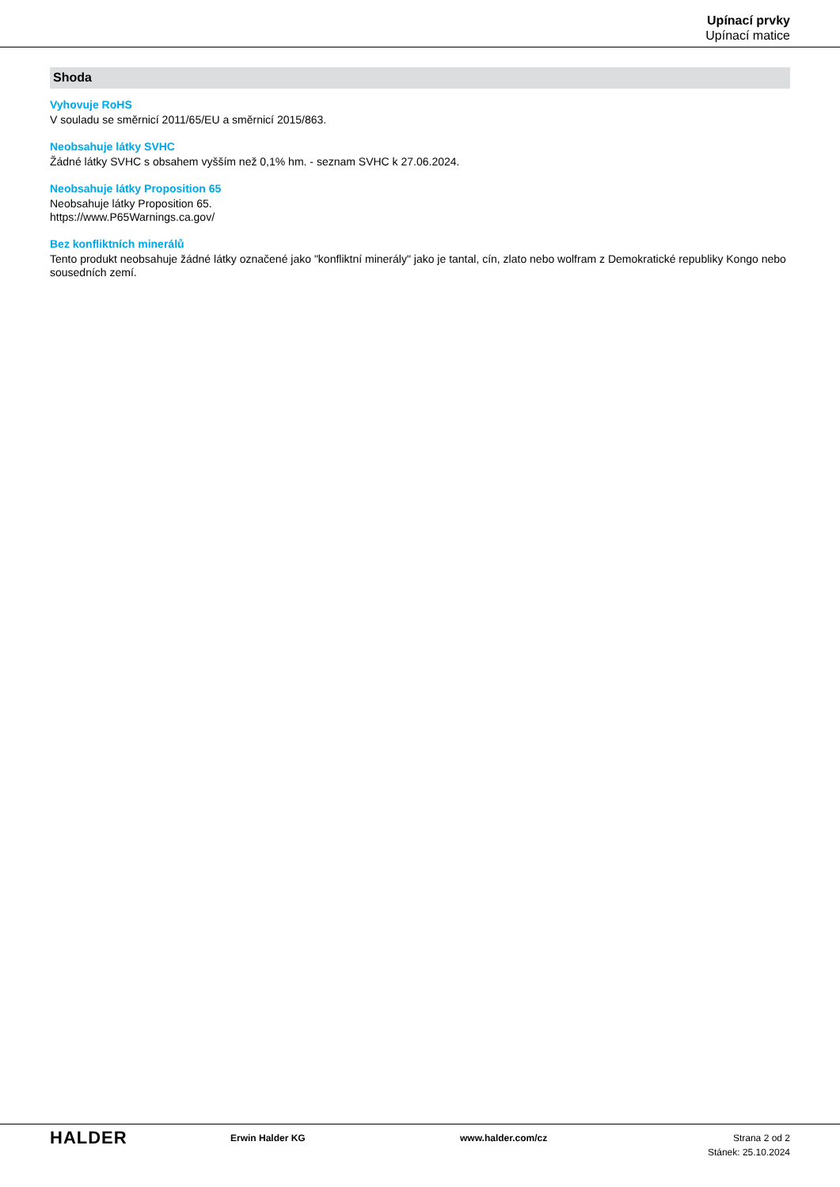Upínací prvky
Upínací matice
Shoda
Vyhovuje RoHS
V souladu se směrnicí 2011/65/EU a směrnicí 2015/863.
Neobsahuje látky SVHC
Žádné látky SVHC s obsahem vyšším než 0,1% hm. - seznam SVHC k 27.06.2024.
Neobsahuje látky Proposition 65
Neobsahuje látky Proposition 65.
https://www.P65Warnings.ca.gov/
Bez konfliktních minerálů
Tento produkt neobsahuje žádné látky označené jako "konfliktní minerály" jako je tantal, cín, zlato nebo wolfram z Demokratické republiky Kongo nebo sousedních zemí.
HALDER
Erwin Halder KG www.halder.com/cz Strana 2 od 2
Stánek: 25.10.2024